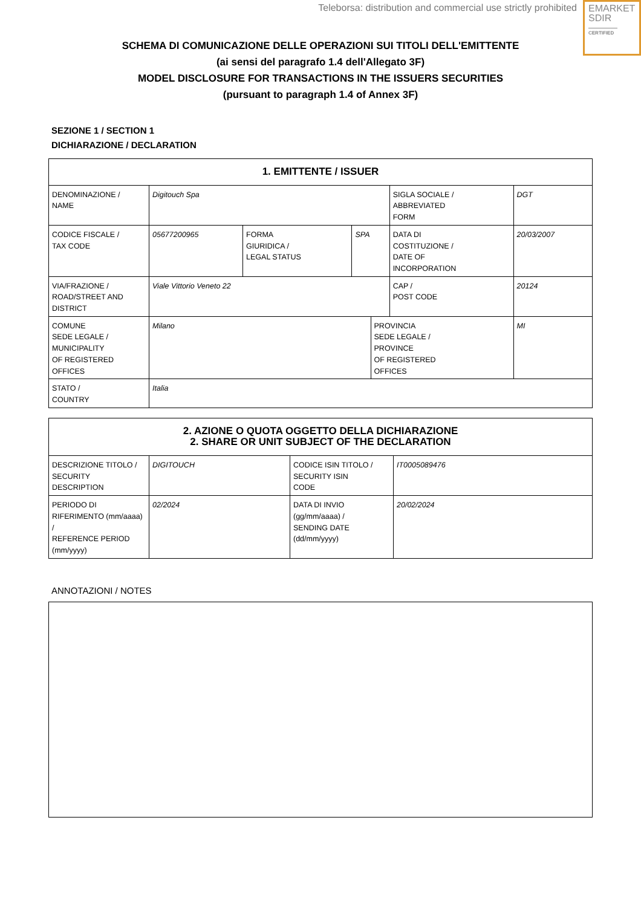Teleborsa: distribution and commercial use strictly prohibited
EMARKET
SDIR
CERTIFIED
SCHEMA DI COMUNICAZIONE DELLE OPERAZIONI SUI TITOLI DELL'EMITTENTE
(ai sensi del paragrafo 1.4 dell'Allegato 3F)
MODEL DISCLOSURE FOR TRANSACTIONS IN THE ISSUERS SECURITIES
(pursuant to paragraph 1.4 of Annex 3F)
SEZIONE 1 / SECTION 1
DICHIARAZIONE / DECLARATION
| 1. EMITTENTE / ISSUER | | | | | | |
| --- | --- | --- | --- | --- | --- | --- |
| DENOMINAZIONE / NAME | Digitouch Spa | | | | SIGLA SOCIALE / ABBREVIATED FORM | DGT |
| CODICE FISCALE / TAX CODE | 05677200965 | FORMA GIURIDICA / LEGAL STATUS | SPA | | DATA DI COSTITUZIONE / DATE OF INCORPORATION | 20/03/2007 |
| VIA/FRAZIONE / ROAD/STREET AND DISTRICT | Viale Vittorio Veneto 22 | | | | CAP / POST CODE | 20124 |
| COMUNE SEDE LEGALE / MUNICIPALITY OF REGISTERED OFFICES | Milano | | | PROVINCIA SEDE LEGALE / PROVINCE OF REGISTERED OFFICES | | MI |
| STATO / COUNTRY | Italia | | | | | |
| 2. AZIONE O QUOTA OGGETTO DELLA DICHIARAZIONE 2. SHARE OR UNIT SUBJECT OF THE DECLARATION | | | |
| --- | --- | --- | --- |
| DESCRIZIONE TITOLO / SECURITY DESCRIPTION | DIGITOUCH | CODICE ISIN TITOLO / SECURITY ISIN CODE | IT0005089476 |
| PERIODO DI RIFERIMENTO (mm/aaaa) / REFERENCE PERIOD (mm/yyyy) | 02/2024 | DATA DI INVIO (gg/mm/aaaa) / SENDING DATE (dd/mm/yyyy) | 20/02/2024 |
ANNOTAZIONI / NOTES